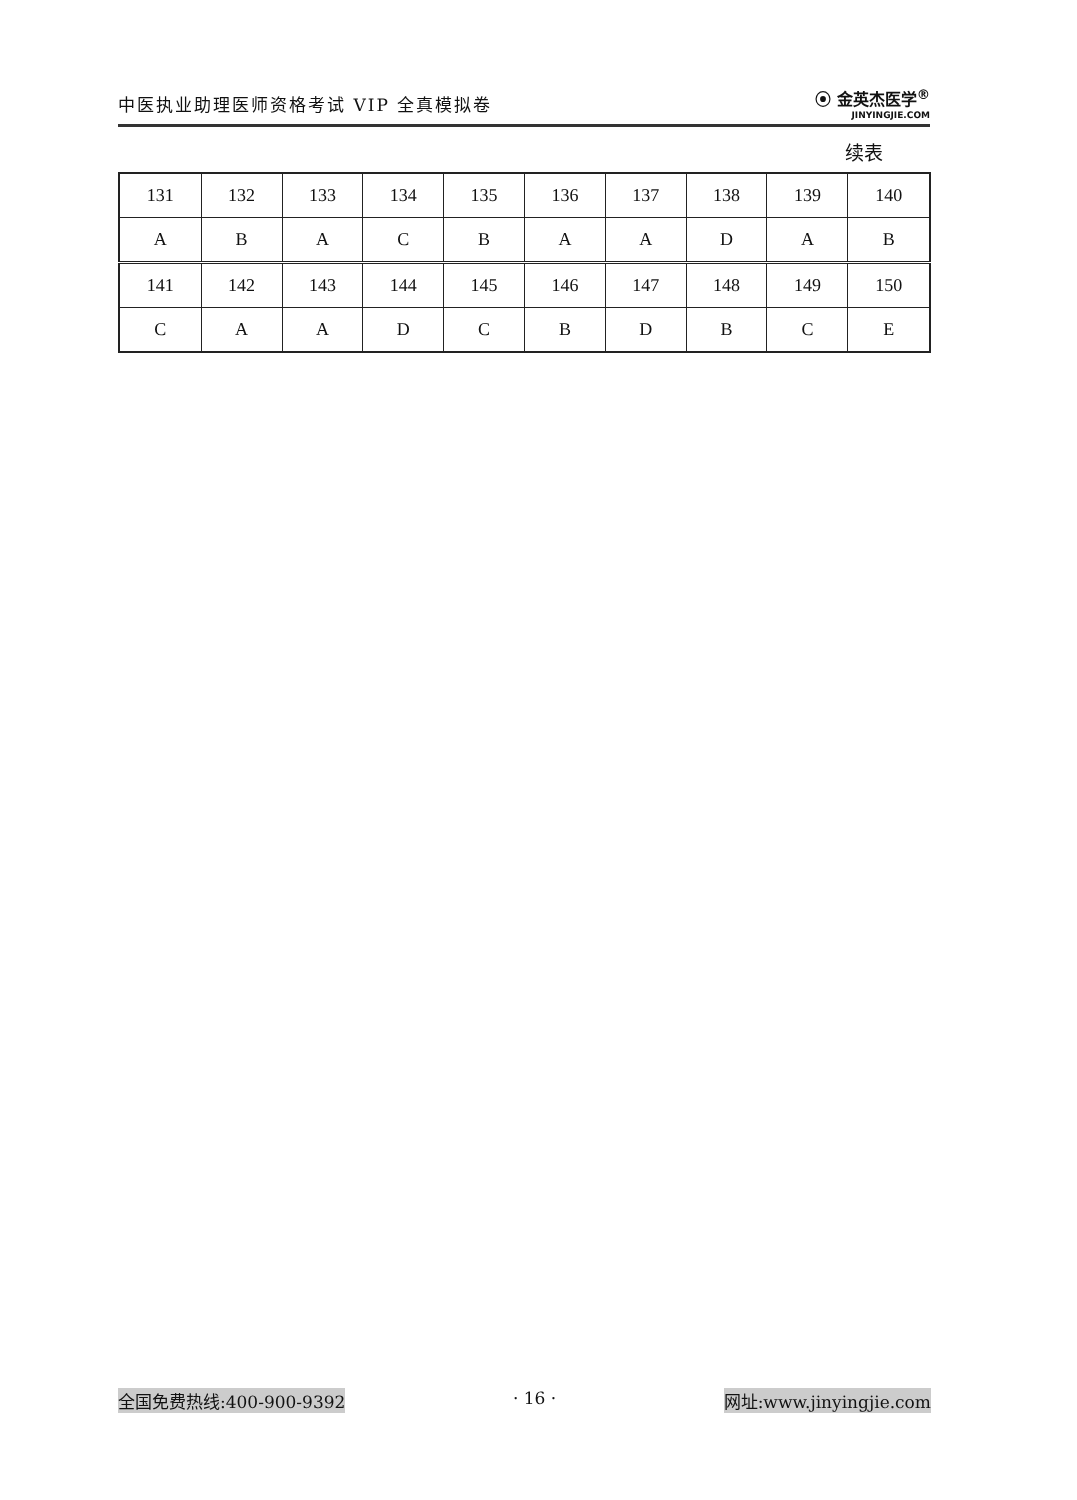中医执业助理医师资格考试 VIP 全真模拟卷 ⦿ 金英杰医学<sup>®</sup>
JINYINGJIE.COM
续表
| 131 | 132 | 133 | 134 | 135 | 136 | 137 | 138 | 139 | 140 |
| A | B | A | C | B | A | A | D | A | B |
| 141 | 142 | 143 | 144 | 145 | 146 | 147 | 148 | 149 | 150 |
| C | A | A | D | C | B | D | B | C | E |
全国免费热线:400-900-9392 · 16 · 网址:www.jinyingjie.com